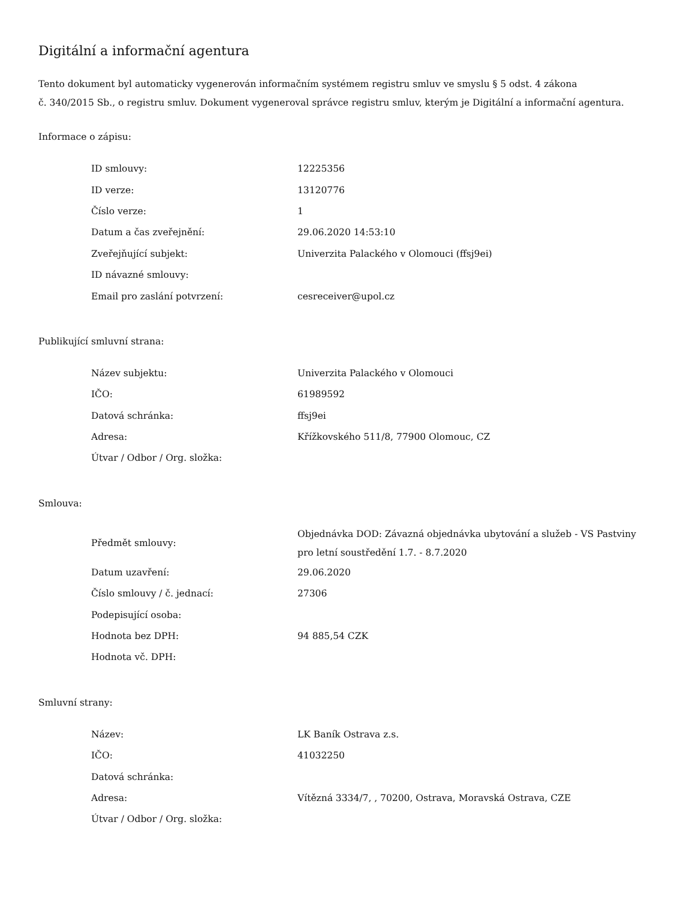Digitální a informační agentura
Tento dokument byl automaticky vygenerován informačním systémem registru smluv ve smyslu § 5 odst. 4 zákona
č. 340/2015 Sb., o registru smluv. Dokument vygeneroval správce registru smluv, kterým je Digitální a informační agentura.
Informace o zápisu:
| ID smlouvy: | 12225356 |
| ID verze: | 13120776 |
| Číslo verze: | 1 |
| Datum a čas zveřejnění: | 29.06.2020 14:53:10 |
| Zveřejňující subjekt: | Univerzita Palackého v Olomouci (ffsj9ei) |
| ID návazné smlouvy: | |
| Email pro zaslání potvrzení: | cesreceiver@upol.cz |
Publikující smluvní strana:
| Název subjektu: | Univerzita Palackého v Olomouci |
| IČO: | 61989592 |
| Datová schránka: | ffsj9ei |
| Adresa: | Křížkovského 511/8, 77900 Olomouc, CZ |
| Útvar / Odbor / Org. složka: | |
Smlouva:
| Předmět smlouvy: | Objednávka DOD: Závazná objednávka ubytování a služeb - VS Pastviny pro letní soustředění 1.7. - 8.7.2020 |
| Datum uzavření: | 29.06.2020 |
| Číslo smlouvy / č. jednací: | 27306 |
| Podepisující osoba: | |
| Hodnota bez DPH: | 94 885,54 CZK |
| Hodnota vč. DPH: | |
Smluvní strany:
| Název: | LK Baník Ostrava z.s. |
| IČO: | 41032250 |
| Datová schránka: | |
| Adresa: | Vítězná 3334/7, , 70200, Ostrava, Moravská Ostrava, CZE |
| Útvar / Odbor / Org. složka: | |